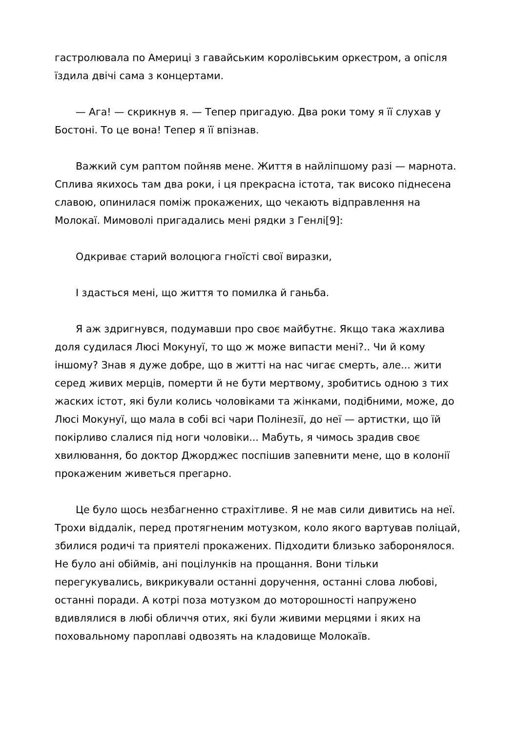гастролювала по Америці з гавайським королівським оркестром, а опісля їздила двічі сама з концертами.
— Ага! — скрикнув я. — Тепер пригадую. Два роки тому я її слухав у Бостоні. То це вона! Тепер я її впізнав.
Важкий сум раптом пойняв мене. Життя в найліпшому разі — марнота. Сплива якихось там два роки, і ця прекрасна істота, так високо піднесена славою, опинилася поміж прокажених, що чекають відправлення на Молокаї. Мимоволі пригадались мені рядки з Генлі[9]:
Одкриває старий волоцюга гноїсті свої виразки,
І здасться мені, що життя то помилка й ганьба.
Я аж здригнувся, подумавши про своє майбутнє. Якщо така жахлива доля судилася Люсі Мокунуї, то що ж може випасти мені?.. Чи й кому іншому? Знав я дуже добре, що в житті на нас чигає смерть, але... жити серед живих мерців, померти й не бути мертвому, зробитись одною з тих жаских істот, які були колись чоловіками та жінками, подібними, може, до Люсі Мокунуї, що мала в собі всі чари Полінезії, до неї — артистки, що їй покірливо слалися під ноги чоловіки... Мабуть, я чимось зрадив своє хвилювання, бо доктор Джорджес поспішив запевнити мене, що в колонії прокаженим живеться прегарно.
Це було щось незбагненно страхітливе. Я не мав сили дивитись на неї. Трохи віддалік, перед протягненим мотузком, коло якого вартував поліцай, збилися родичі та приятелі прокажених. Підходити близько заборонялося. Не було ані обіймів, ані поцілунків на прощання. Вони тільки перегукувались, викрикували останні доручення, останні слова любові, останні поради. А котрі поза мотузком до моторошності напружено вдивлялися в любі обличчя отих, які були живими мерцями і яких на поховальному пароплаві одвозять на кладовище Молокаїв.